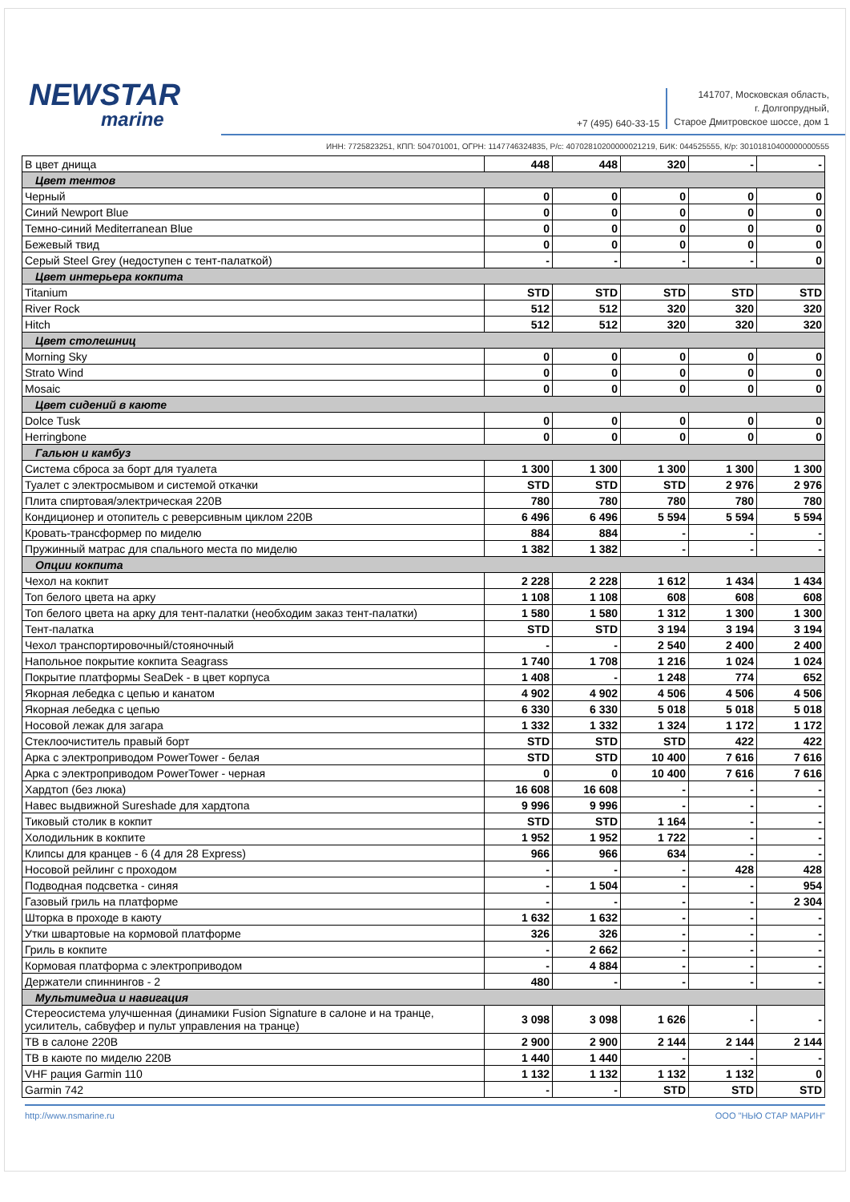NEWSTAR
marine
+7 (495) 640-33-15
141707, Московская область,
г. Долгопрудный,
Старое Дмитровское шоссе, дом 1
ИНН: 7725823251, КПП: 504701001, ОГРН: 1147746324835, Р/с: 40702810200000021219, БИК: 044525555, К/р: 30101810400000000555
| В цвет днища | 448 | 448 | 320 | - | - |
| Цвет тентов | | | | | |
| Черный | 0 | 0 | 0 | 0 | 0 |
| Синий Newport Blue | 0 | 0 | 0 | 0 | 0 |
| Темно-синий Mediterranean Blue | 0 | 0 | 0 | 0 | 0 |
| Бежевый твид | 0 | 0 | 0 | 0 | 0 |
| Серый Steel Grey (недоступен с тент-палаткой) | - | - | - | - | 0 |
| Цвет интерьера кокпита | | | | | |
| Titanium | STD | STD | STD | STD | STD |
| River Rock | 512 | 512 | 320 | 320 | 320 |
| Hitch | 512 | 512 | 320 | 320 | 320 |
| Цвет столешниц | | | | | |
| Morning Sky | 0 | 0 | 0 | 0 | 0 |
| Strato Wind | 0 | 0 | 0 | 0 | 0 |
| Mosaic | 0 | 0 | 0 | 0 | 0 |
| Цвет сидений в каюте | | | | | |
| Dolce Tusk | 0 | 0 | 0 | 0 | 0 |
| Herringbone | 0 | 0 | 0 | 0 | 0 |
| Гальюн и камбуз | | | | | |
| Система сброса за борт для туалета | 1 300 | 1 300 | 1 300 | 1 300 | 1 300 |
| Туалет с электросмывом и системой откачки | STD | STD | STD | 2 976 | 2 976 |
| Плита спиртовая/электрическая 220В | 780 | 780 | 780 | 780 | 780 |
| Кондиционер и отопитель с реверсивным циклом 220В | 6 496 | 6 496 | 5 594 | 5 594 | 5 594 |
| Кровать-трансформер по миделю | 884 | 884 | - | - | - |
| Пружинный матрас для спального места по миделю | 1 382 | 1 382 | - | - | - |
| Опции кокпита | | | | | |
| Чехол на кокпит | 2 228 | 2 228 | 1 612 | 1 434 | 1 434 |
| Топ белого цвета на арку | 1 108 | 1 108 | 608 | 608 | 608 |
| Топ белого цвета на арку для тент-палатки (необходим заказ тент-палатки) | 1 580 | 1 580 | 1 312 | 1 300 | 1 300 |
| Тент-палатка | STD | STD | 3 194 | 3 194 | 3 194 |
| Чехол транспортировочный/стояночный | - | - | 2 540 | 2 400 | 2 400 |
| Напольное покрытие кокпита Seagrass | 1 740 | 1 708 | 1 216 | 1 024 | 1 024 |
| Покрытие платформы SeaDek - в цвет корпуса | 1 408 | - | 1 248 | 774 | 652 |
| Якорная лебедка с цепью и канатом | 4 902 | 4 902 | 4 506 | 4 506 | 4 506 |
| Якорная лебедка с цепью | 6 330 | 6 330 | 5 018 | 5 018 | 5 018 |
| Носовой лежак для загара | 1 332 | 1 332 | 1 324 | 1 172 | 1 172 |
| Стеклоочиститель правый борт | STD | STD | STD | 422 | 422 |
| Арка с электроприводом PowerTower - белая | STD | STD | 10 400 | 7 616 | 7 616 |
| Арка с электроприводом PowerTower - черная | 0 | 0 | 10 400 | 7 616 | 7 616 |
| Хардтоп (без люка) | 16 608 | 16 608 | - | - | - |
| Навес выдвижной Sureshade для хардтопа | 9 996 | 9 996 | - | - | - |
| Тиковый столик в кокпит | STD | STD | 1 164 | - | - |
| Холодильник в кокпите | 1 952 | 1 952 | 1 722 | - | - |
| Клипсы для кранцев - 6 (4 для 28 Express) | 966 | 966 | 634 | - | - |
| Носовой рейлинг с проходом | - | - | - | 428 | 428 |
| Подводная подсветка - синяя | - | 1 504 | - | - | 954 |
| Газовый гриль на платформе | - | - | - | - | 2 304 |
| Шторка в проходе в каюту | 1 632 | 1 632 | - | - | - |
| Утки швартовые на кормовой платформе | 326 | 326 | - | - | - |
| Гриль в кокпите | - | 2 662 | - | - | - |
| Кормовая платформа с электроприводом | - | 4 884 | - | - | - |
| Держатели спиннингов - 2 | 480 | - | - | - | - |
| Мультимедиа и навигация | | | | | |
| Стереосистема улучшенная (динамики Fusion Signature в салоне и на транце, усилитель, сабвуфер и пульт управления на транце) | 3 098 | 3 098 | 1 626 | - | - |
| ТВ в салоне 220В | 2 900 | 2 900 | 2 144 | 2 144 | 2 144 |
| ТВ в каюте по миделю 220В | 1 440 | 1 440 | - | - | - |
| VHF рация Garmin 110 | 1 132 | 1 132 | 1 132 | 1 132 | 0 |
| Garmin 742 | - | - | STD | STD | STD |
http://www.nsmarine.ru ООО "НЬЮ СТАР МАРИН"